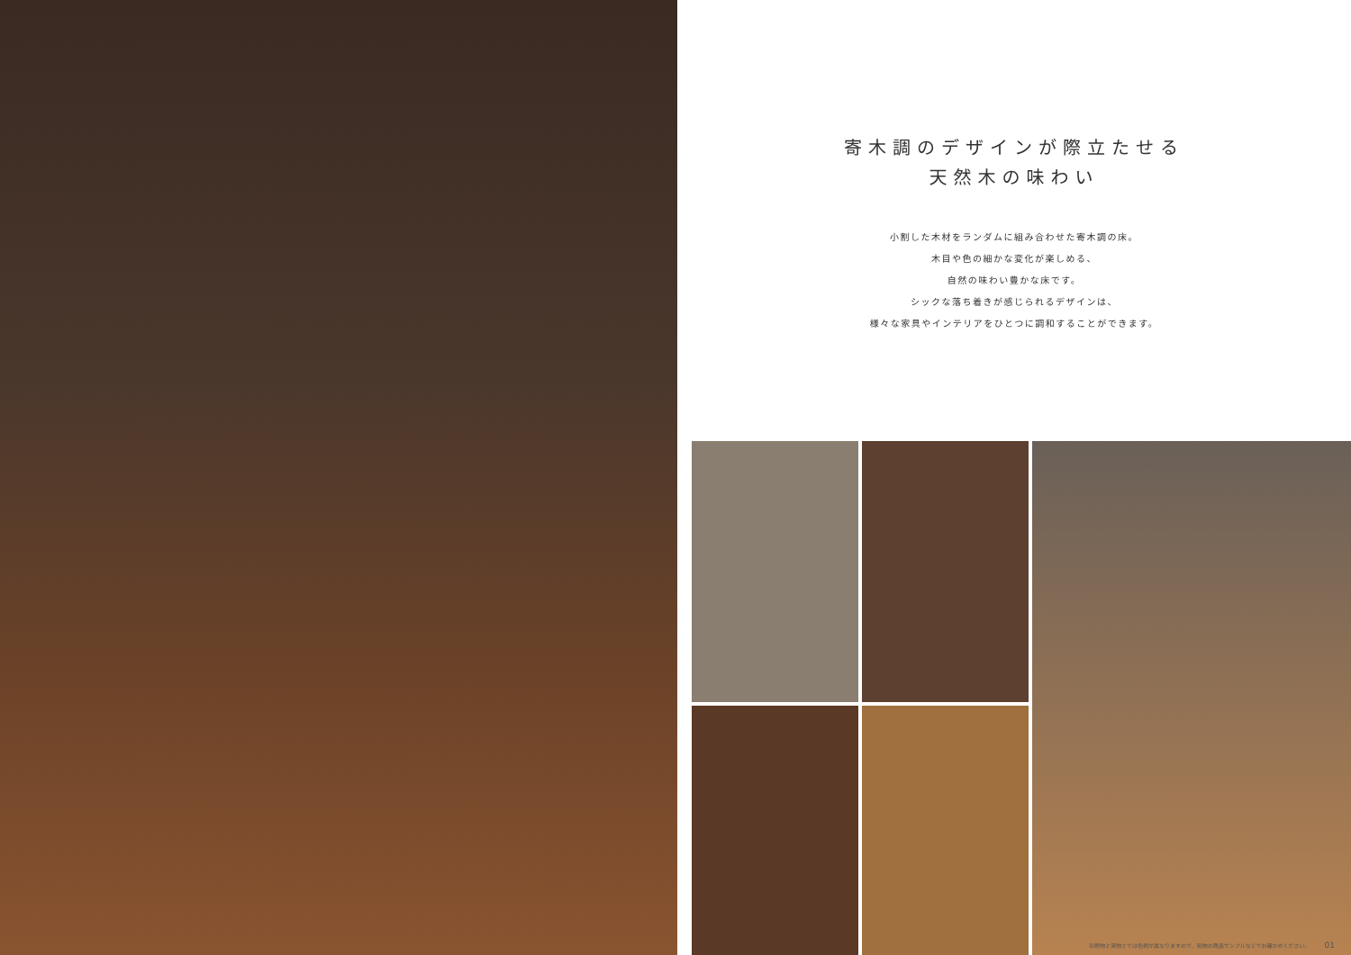寄木調のデザインが際立たせる
天然木の味わい
小割した木材をランダムに組み合わせた寄木調の床。
木目や色の細かな変化が楽しめる、
自然の味わい豊かな床です。
シックな落ち着きが感じられるデザインは、
様々な家具やインテリアをひとつに調和することができます。
印刷物と実物とでは色柄が異なりますので、現物の商品サンプルなどでお確かめください。 01